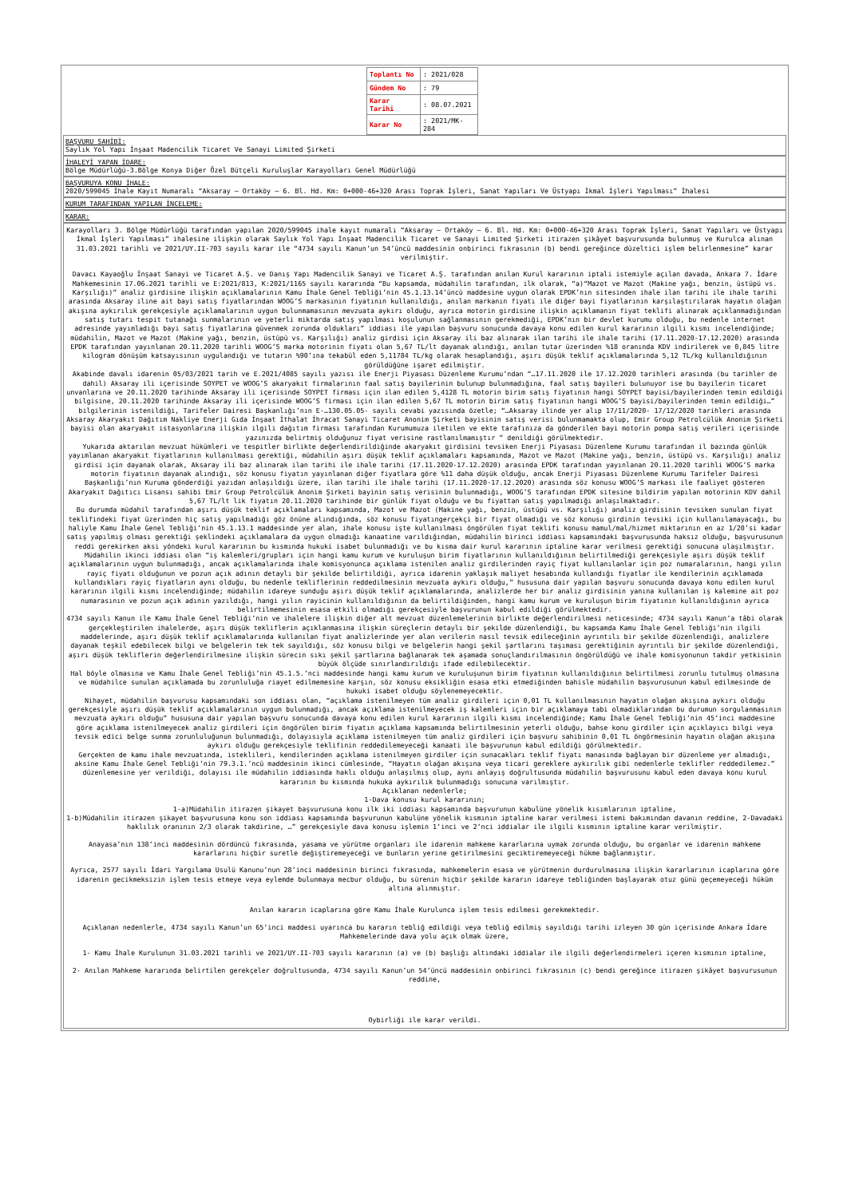| Toplantı No | : 2021/028 |
| Gündem No | : 79 |
| Karar Tarihi | : 08.07.2021 |
| Karar No | : 2021/MK-284 |
BAŞVURU SAHİBİ:
Saylık Yol Yapı İnşaat Madencilik Ticaret Ve Sanayi Limited Şirketi
İHALEYİ YAPAN İDARE:
Bölge Müdürlüğü-3.Bölge Konya Diğer Özel Bütçeli Kuruluşlar Karayolları Genel Müdürlüğü
BAŞVURUYA KONU İHALE:
2020/599045 İhale Kayıt Numaralı “Aksaray – Ortaköy – 6. Bl. Hd. Km: 0+000-46+320 Arası Toprak İşleri, Sanat Yapıları Ve Üstyapı İkmal İşleri Yapılması” İhalesi
KURUM TARAFINDAN YAPILAN İNCELEME:
KARAR:
Karayolları 3. Bölge Müdürlüğü tarafından yapılan 2020/599045 ihale kayıt numaralı “Aksaray – Ortaköy – 6. Bl. Hd. Km: 0+000-46+320 Arası Toprak İşleri, Sanat Yapıları ve Üstyapı İkmal İşleri Yapılması” ihalesine ilişkin olarak Saylık Yol Yapı İnşaat Madencilik Ticaret ve Sanayi Limited Şirketi itirazen şikâyet başvurusunda bulunmuş ve Kurulca alınan 31.03.2021 tarihli ve 2021/UY.II-703 sayılı karar ile “4734 sayılı Kanun’un 54’üncü maddesinin onbirinci fıkrasının (b) bendi gereğince düzeltici işlem belirlenmesine” karar verilmiştir.
Davacı Kayaoğlu İnşaat Sanayi ve Ticaret A.Ş. ve Danış Yapı Madencilik Sanayi ve Ticaret A.Ş. tarafından anılan Kurul kararının iptali istemiyle açılan davada, Ankara 7. İdare Mahkemesinin 17.06.2021 tarihli ve E:2021/813, K:2021/1165 sayılı kararında “Bu kapsamda, müdahilin tarafından, ilk olarak, “a)“Mazot ve Mazot (Makine yağı, benzin, üstüpü vs. Karşılığı)” analiz girdisine ilişkin açıklamalarının Kamu İhale Genel Tebliği’nin 45.1.13.14’üncü maddesine uygun olarak EPDK’nın sitesinden ihale ilan tarihi ile ihale tarihi arasında Aksaray iline ait bayi satış fiyatlarından WOOG’S markasının fiyatının kullanıldığı, anılan markanın fiyatı ile diğer bayi fiyatlarının karşılaştırılarak hayatın olağan akışına aykırılık gerekçesiyle açıklamalarının uygun bulunmamasının mevzuata aykırı olduğu, ayrıca motorin girdisine ilişkin açıklamanın fiyat teklifi alınarak açıklanmadığından satış tutarı tespit tutanağı sunmalarının ve yeterli miktarda satış yapılması koşulunun sağlanmasının gerekmediği, EPDK’nın bir devlet kurumu olduğu, bu nedenle internet adresinde yayımladığı bayi satış fiyatlarına güvenmek zorunda oldukları” iddiası ile yapılan başvuru sonucunda davaya konu edilen kurul kararının ilgili kısmı incelendiğinde; müdahilin, Mazot ve Mazot (Makine yağı, benzin, üstüpü vs. Karşılığı) analiz girdisi için Aksaray ili baz alınarak ilan tarihi ile ihale tarihi (17.11.2020-17.12.2020) arasında EPDK tarafından yayınlanan 20.11.2020 tarihli WOOG’S marka motorinin fiyatı olan 5,67 TL/lt dayanak alındığı, anılan tutar üzerinden %18 oranında KDV indirilerek ve 0,845 litre kilogram dönüşüm katsayısının uygulandığı ve tutarın %90’ına tekabül eden 5,11784 TL/kg olarak hesaplandığı, aşırı düşük teklif açıklamalarında 5,12 TL/kg kullanıldığının görüldüğüne işaret edilmiştir.
Akabinde davalı idarenin 05/03/2021 tarih ve E.2021/4085 sayılı yazısı ile Enerji Piyasası Düzenleme Kurumu’ndan “…17.11.2020 ile 17.12.2020 tarihleri arasında (bu tarihler de dahil) Aksaray ili içerisinde SOYPET ve WOOG’S akaryakıt firmalarının faal satış bayilerinin bulunup bulunmadığına, faal satış bayileri bulunuyor ise bu bayilerin ticaret unvanlarına ve 20.11.2020 tarihinde Aksaray ili içerisinde SOYPET firması için ilan edilen 5,4128 TL motorin birim satış fiyatının hangi SOYPET bayisi/bayilerinden temin edildiği bilgisine, 20.11.2020 tarihinde Aksaray ili içerisinde WOOG’S firması için ilan edilen 5,67 TL motorin birim satış fiyatının hangi WOOG’S bayisi/bayilerinden temin edildiği…” bilgilerinin istenildiği, Tarifeler Dairesi Başkanlığı’nın E-…130.05.05- sayılı cevabi yazısında özetle; “…Aksaray ilinde yer alıp 17/11/2020- 17/12/2020 tarihleri arasında Aksaray Akaryakıt Dağıtım Nakliye Enerji Gıda İnşaat İthalat İhracat Sanayi Ticaret Anonim Şirketi bayisinin satış verisi bulunmamakta olup, Emir Group Petrolcülük Anonim Şirketi bayisi olan akaryakıt istasyonlarına ilişkin ilgili dağıtım firması tarafından Kurumumuza iletilen ve ekte tarafınıza da gönderilen bayi motorin pompa satış verileri içerisinde yazınızda belirtmiş olduğunuz fiyat verisine rastlanılmamıştır ” denildiği görülmektedir.
Yukarıda aktarılan mevzuat hükümleri ve tespitler birlikte değerlendirildiğinde akaryakıt girdisini tevsiken Enerji Piyasası Düzenleme Kurumu tarafından il bazında günlük yayımlanan akaryakıt fiyatlarının kullanılması gerektiği, müdahilin aşırı düşük teklif açıklamaları kapsamında, Mazot ve Mazot (Makine yağı, benzin, üstüpü vs. Karşılığı) analiz girdisi için dayanak olarak, Aksaray ili baz alınarak ilan tarihi ile ihale tarihi (17.11.2020-17.12.2020) arasında EPDK tarafından yayınlanan 20.11.2020 tarihli WOOG’S marka motorin fiyatının dayanak alındığı, söz konusu fiyatın yayınlanan diğer fiyatlara göre %11 daha düşük olduğu, ancak Enerji Piyasası Düzenleme Kurumu Tarifeler Dairesi Başkanlığı’nın Kuruma gönderdiği yazıdan anlaşıldığı üzere, ilan tarihi ile ihale tarihi (17.11.2020-17.12.2020) arasında söz konusu WOOG’S markası ile faaliyet gösteren Akaryakıt Dağıtıcı Lisansı sahibi Emir Group Petrolcülük Anonim Şirketi bayinin satış verisinin bulunmadığı, WOOG’S tarafından EPDK sitesine bildirim yapılan motorinin KDV dahil 5,67 TL/lt lik fiyatın 20.11.2020 tarihinde bir günlük fiyat olduğu ve bu fiyattan satış yapılmadığı anlaşılmaktadır.
Bu durumda müdahil tarafından aşırı düşük teklif açıklamaları kapsamında, Mazot ve Mazot (Makine yağı, benzin, üstüpü vs. Karşılığı) analiz girdisinin tevsiken sunulan fiyat teklifindeki fiyat üzerinden hiç satış yapılmadığı göz önüne alındığında, söz konusu fiyatıngerçekçi bir fiyat olmadığı ve söz konusu girdinin tevsiki için kullanılamayacağı, bu haliyle Kamu İhale Genel Tebliği’nin 45.1.13.1 maddesinde yer alan, ihale konusu işte kullanılması öngörülen fiyat teklifi konusu mamul/mal/hizmet miktarının en az 1/20’si kadar satış yapılmış olması gerektiği şeklindeki açıklamalara da uygun olmadığı kanaatine varıldığından, müdahilin birinci iddiası kapsamındaki başvurusunda haksız olduğu, başvurusunun reddi gerekirken aksi yöndeki kurul kararının bu kısmında hukuki isabet bulunmadığı ve bu kısma dair kurul kararının iptaline karar verilmesi gerektiği sonucuna ulaşılmıştır.
Müdahilin ikinci iddiası olan “iş kalemleri/grupları için hangi kamu kurum ve kuruluşun birim fiyatlarının kullanıldığının belirtilmediği gerekçesiyle aşırı düşük teklif açıklamalarının uygun bulunmadığı, ancak açıklamalarında ihale komisyonunca açıklama istenilen analiz girdilerinden rayiç fiyat kullanılanlar için poz numaralarının, hangi yılın rayiç fiyatı olduğunun ve pozun açık adının detaylı bir şekilde belirtildiği, ayrıca idarenin yaklaşık maliyet hesabında kullandığı fiyatlar ile kendilerinin açıklamada kullandıkları rayiç fiyatların aynı olduğu, bu nedenle tekliflerinin reddedilmesinin mevzuata aykırı olduğu,” hususuna dair yapılan başvuru sonucunda davaya konu edilen kurul kararının ilgili kısmı incelendiğinde; müdahilin idareye sunduğu aşırı düşük teklif açıklamalarında, analizlerde her bir analiz girdisinin yanına kullanılan iş kalemine ait poz numarasının ve pozun açık adının yazıldığı, hangi yılın rayicinin kullanıldığının da belirtildiğinden, hangi kamu kurum ve kuruluşun birim fiyatının kullanıldığının ayrıca belirtilmemesinin esasa etkili olmadığı gerekçesiyle başvurunun kabul edildiği görülmektedir.
4734 sayılı Kanun ile Kamu İhale Genel Tebliği’nin ve ihalelere ilişkin diğer alt mevzuat düzenlemelerinin birlikte değerlendirilmesi neticesinde; 4734 sayılı Kanun’a tâbi olarak gerçekleştirilen ihalelerde, aşırı düşük tekliflerin açıklanmasına ilişkin süreçlerin detaylı bir şekilde düzenlendiği, bu kapsamda Kamu İhale Genel Tebliği’nin ilgili maddelerinde, aşırı düşük teklif açıklamalarında kullanılan fiyat analizlerinde yer alan verilerin nasıl tevsik edileceğinin ayrıntılı bir şekilde düzenlendiği, analizlere dayanak teşkil edebilecek bilgi ve belgelerin tek tek sayıldığı, söz konusu bilgi ve belgelerin hangi şekil şartlarını taşıması gerektiğinin ayrıntılı bir şekilde düzenlendiği, aşırı düşük tekliflerin değerlendirilmesine ilişkin sürecin sıkı şekil şartlarına bağlanarak tek aşamada sonuçlandırılmasının öngörüldüğü ve ihale komisyonunun takdir yetkisinin büyük ölçüde sınırlandırıldığı ifade edilebilecektir.
Hal böyle olmasına ve Kamu İhale Genel Tebliği’nin 45.1.5.’nci maddesinde hangi kamu kurum ve kuruluşunun birim fiyatının kullanıldığının belirtilmesi zorunlu tutulmuş olmasına ve müdahilce sunulan açıklamada bu zorunluluğa riayet edilmemesine karşın, söz konusu eksikliğin esasa etki etmediğinden bahisle müdahilin başvurusunun kabul edilmesinde de hukuki isabet olduğu söylenemeyecektir.
Nihayet, müdahilin başvurusu kapsamındaki son iddiası olan, “açıklama istenilmeyen tüm analiz girdileri için 0,01 TL kullanılmasının hayatın olağan akışına aykırı olduğu gerekçesiyle aşırı düşük teklif açıklamalarının uygun bulunmadığı, ancak açıklama istenilmeyecek iş kalemleri için bir açıklamaya tabi olmadıklarından bu durumun sorgulanmasının mevzuata aykırı olduğu” hususuna dair yapılan başvuru sonucunda davaya konu edilen kurul kararının ilgili kısmı incelendiğinde; Kamu İhale Genel Tebliği’nin 45’inci maddesine göre açıklama istenilmeyecek analiz girdileri için öngörülen birim fiyatın açıklama kapsamında belirtilmesinin yeterli olduğu, bahse konu girdiler için açıklayıcı bilgi veya tevsik edici belge sunma zorunluluğunun bulunmadığı, dolayısıyla açıklama istenilmeyen tüm analiz girdileri için başvuru sahibinin 0,01 TL öngörmesinin hayatın olağan akışına aykırı olduğu gerekçesiyle teklifinin reddedilemeyeceği kanaati ile başvurunun kabul edildiği görülmektedir.
Gerçekten de kamu ihale mevzuatında, isteklileri, kendilerinden açıklama istenilmeyen girdiler için sunacakları teklif fiyatı manasında bağlayan bir düzenleme yer almadığı, aksine Kamu İhale Genel Tebliği’nin 79.3.1.’ncü maddesinin ikinci cümlesinde, “Hayatın olağan akışına veya ticari gereklere aykırılık gibi nedenlerle teklifler reddedilemez.” düzenlemesine yer verildiği, dolayısı ile müdahilin iddiasında haklı olduğu anlaşılmış olup, aynı anlayış doğrultusunda müdahilin başvurusunu kabul eden davaya konu kurul kararının bu kısmında hukuka aykırılık bulunmadığı sonucuna varılmıştır.
Açıklanan nedenlerle;
1-Dava konusu kurul kararının;
1-a)Müdahilin itirazen şikayet başvurusuna konu ilk iki iddiası kapsamında başvurunun kabulüne yönelik kısımlarının iptaline,
1-b)Müdahilin itirazen şikayet başvurusuna konu son iddiası kapsamında başvurunun kabulüne yönelik kısmının iptaline karar verilmesi istemi bakımından davanın reddine, 2-Davadaki haklılık oranının 2/3 olarak takdirine, …” gerekçesiyle dava konusu işlemin 1’inci ve 2’nci iddialar ile ilgili kısmının iptaline karar verilmiştir.
Anayasa’nın 138’inci maddesinin dördüncü fıkrasında, yasama ve yürütme organları ile idarenin mahkeme kararlarına uymak zorunda olduğu, bu organlar ve idarenin mahkeme kararlarını hiçbir suretle değiştiremeyeceği ve bunların yerine getirilmesini geciktiremeyeceği hükme bağlanmıştır.
Ayrıca, 2577 sayılı İdari Yargılama Usulü Kanunu’nun 28’inci maddesinin birinci fıkrasında, mahkemelerin esasa ve yürütmenin durdurulmasına ilişkin kararlarının icaplarına göre idarenin gecikmeksizin işlem tesis etmeye veya eylemde bulunmaya mecbur olduğu, bu sürenin hiçbir şekilde kararın idareye tebliğinden başlayarak otuz günü geçemeyeceği hüküm altına alınmıştır.
Anılan kararın icaplarına göre Kamu İhale Kurulunca işlem tesis edilmesi gerekmektedir.
Açıklanan nedenlerle, 4734 sayılı Kanun’un 65’inci maddesi uyarınca bu kararın tebliğ edildiği veya tebliğ edilmiş sayıldığı tarihi izleyen 30 gün içerisinde Ankara İdare Mahkemelerinde dava yolu açık olmak üzere,
1- Kamu İhale Kurulunun 31.03.2021 tarihli ve 2021/UY.II-703 sayılı kararının (a) ve (b) başlığı altındaki iddialar ile ilgili değerlendirmeleri içeren kısmının iptaline,
2- Anılan Mahkeme kararında belirtilen gerekçeler doğrultusunda, 4734 sayılı Kanun’un 54’üncü maddesinin onbirinci fıkrasının (c) bendi gereğince itirazen şikâyet başvurusunun reddine,
Oybirliği ile karar verildi.